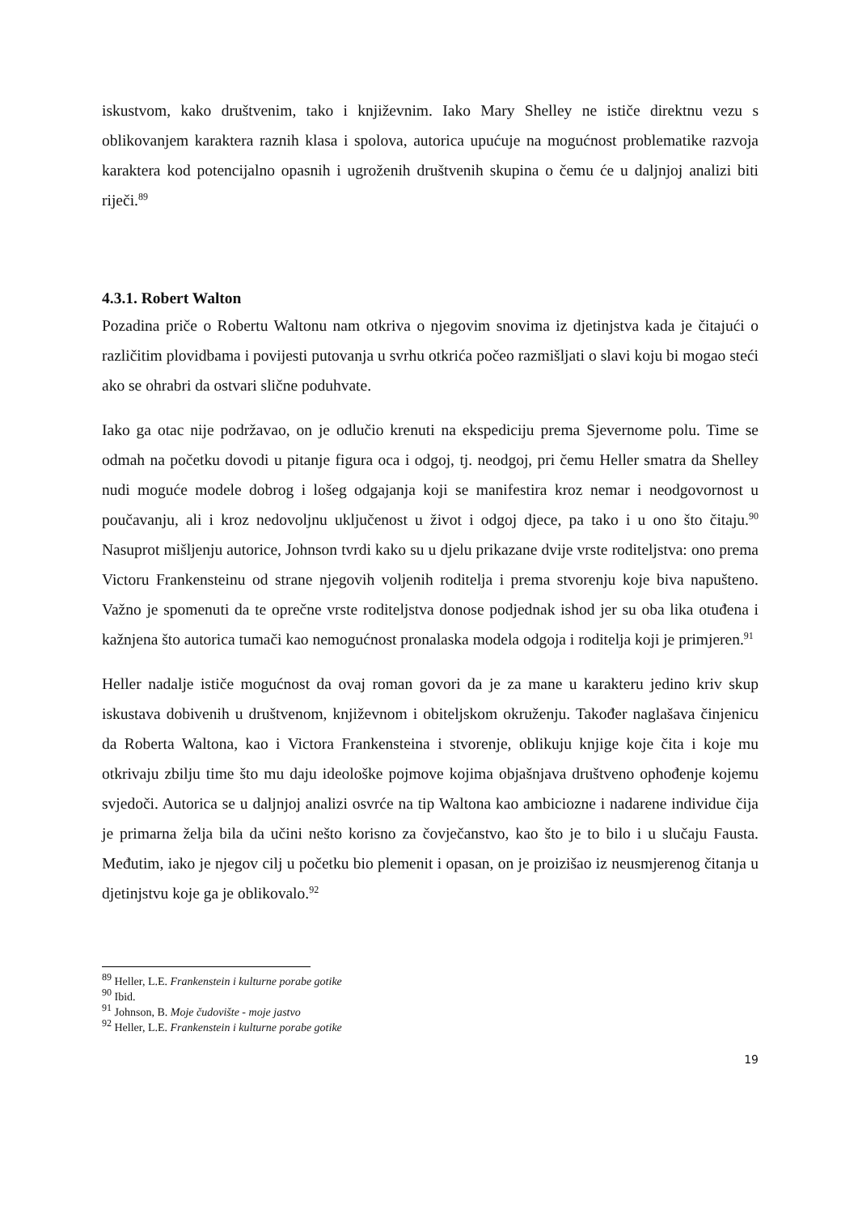iskustvom, kako društvenim, tako i književnim. Iako Mary Shelley ne ističe direktnu vezu s oblikovanjem karaktera raznih klasa i spolova, autorica upućuje na mogućnost problematike razvoja karaktera kod potencijalno opasnih i ugroženih društvenih skupina o čemu će u daljnjoj analizi biti riječi.<sup>89</sup>
4.3.1. Robert Walton
Pozadina priče o Robertu Waltonu nam otkriva o njegovim snovima iz djetinjstva kada je čitajući o različitim plovidbama i povijesti putovanja u svrhu otkrića počeo razmišljati o slavi koju bi mogao steći ako se ohrabri da ostvari slične poduhvate.
Iako ga otac nije podržavao, on je odlučio krenuti na ekspediciju prema Sjevernome polu. Time se odmah na početku dovodi u pitanje figura oca i odgoj, tj. neodgoj, pri čemu Heller smatra da Shelley nudi moguće modele dobrog i lošeg odgajanja koji se manifestira kroz nemar i neodgovornost u poučavanju, ali i kroz nedovoljnu uključenost u život i odgoj djece, pa tako i u ono što čitaju.<sup>90</sup> Nasuprot mišljenju autorice, Johnson tvrdi kako su u djelu prikazane dvije vrste roditeljstva: ono prema Victoru Frankensteinu od strane njegovih voljenih roditelja i prema stvorenju koje biva napušteno. Važno je spomenuti da te oprečne vrste roditeljstva donose podjednak ishod jer su oba lika otuđena i kažnjena što autorica tumači kao nemogućnost pronalaska modela odgoja i roditelja koji je primjeren.<sup>91</sup>
Heller nadalje ističe mogućnost da ovaj roman govori da je za mane u karakteru jedino kriv skup iskustava dobivenih u društvenom, književnom i obiteljskom okruženju. Također naglašava činjenicu da Roberta Waltona, kao i Victora Frankensteina i stvorenje, oblikuju knjige koje čita i koje mu otkrivaju zbilju time što mu daju ideološke pojmove kojima objašnjava društveno ophođenje kojemu svjedoči. Autorica se u daljnjoj analizi osvrće na tip Waltona kao ambiciozne i nadarene individue čija je primarna želja bila da učini nešto korisno za čovječanstvo, kao što je to bilo i u slučaju Fausta. Međutim, iako je njegov cilj u početku bio plemenit i opasan, on je proizišao iz neusmjerenog čitanja u djetinjstvu koje ga je oblikovalo.<sup>92</sup>
<sup>89</sup> Heller, L.E. Frankenstein i kulturne porabe gotike
<sup>90</sup> Ibid.
<sup>91</sup> Johnson, B. Moje čudovište - moje jastvo
<sup>92</sup> Heller, L.E. Frankenstein i kulturne porabe gotike
19